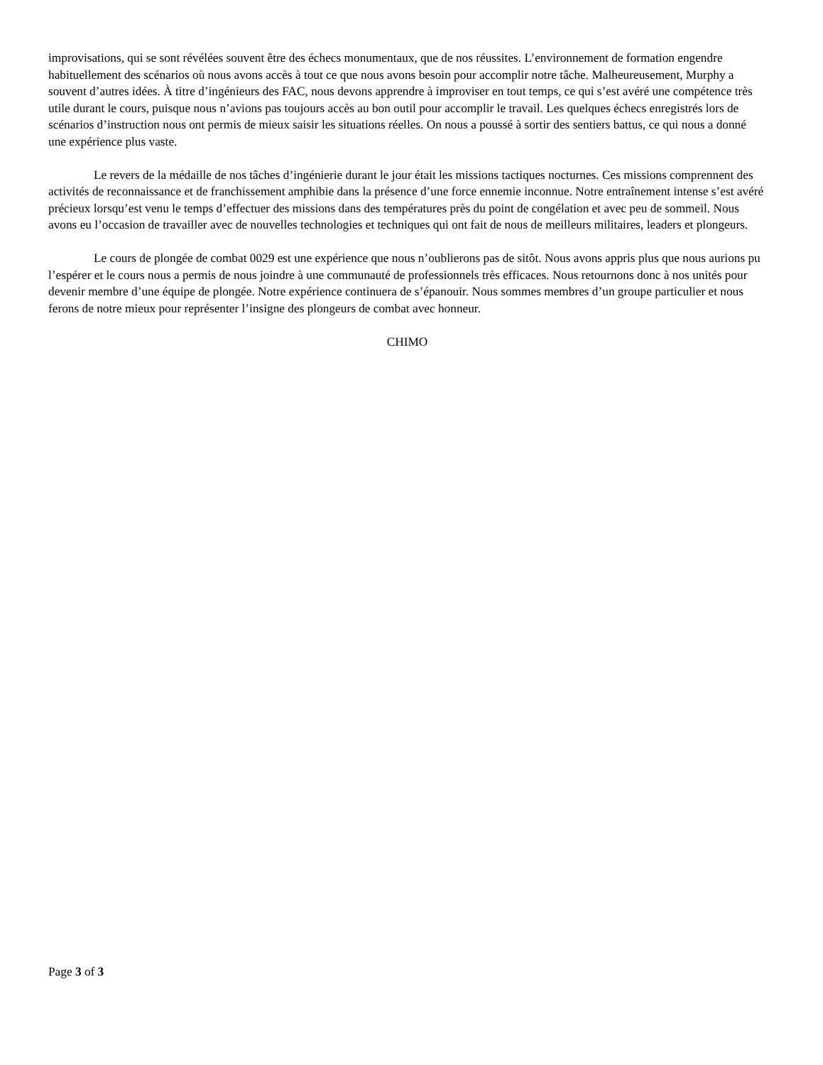improvisations, qui se sont révélées souvent être des échecs monumentaux, que de nos réussites. L’environnement de formation engendre habituellement des scénarios où nous avons accès à tout ce que nous avons besoin pour accomplir notre tâche. Malheureusement, Murphy a souvent d’autres idées. À titre d’ingénieurs des FAC, nous devons apprendre à improviser en tout temps, ce qui s’est avéré une compétence très utile durant le cours, puisque nous n’avions pas toujours accès au bon outil pour accomplir le travail. Les quelques échecs enregistrés lors de scénarios d’instruction nous ont permis de mieux saisir les situations réelles. On nous a poussé à sortir des sentiers battus, ce qui nous a donné une expérience plus vaste.
Le revers de la médaille de nos tâches d’ingénierie durant le jour était les missions tactiques nocturnes. Ces missions comprennent des activités de reconnaissance et de franchissement amphibie dans la présence d’une force ennemie inconnue. Notre entraînement intense s’est avéré précieux lorsqu’est venu le temps d’effectuer des missions dans des températures près du point de congélation et avec peu de sommeil. Nous avons eu l’occasion de travailler avec de nouvelles technologies et techniques qui ont fait de nous de meilleurs militaires, leaders et plongeurs.
Le cours de plongée de combat 0029 est une expérience que nous n’oublierons pas de sitôt. Nous avons appris plus que nous aurions pu l’espérer et le cours nous a permis de nous joindre à une communauté de professionnels très efficaces. Nous retournons donc à nos unités pour devenir membre d’une équipe de plongée. Notre expérience continuera de s’épanouir. Nous sommes membres d’un groupe particulier et nous ferons de notre mieux pour représenter l’insigne des plongeurs de combat avec honneur.
CHIMO
Page 3 of 3